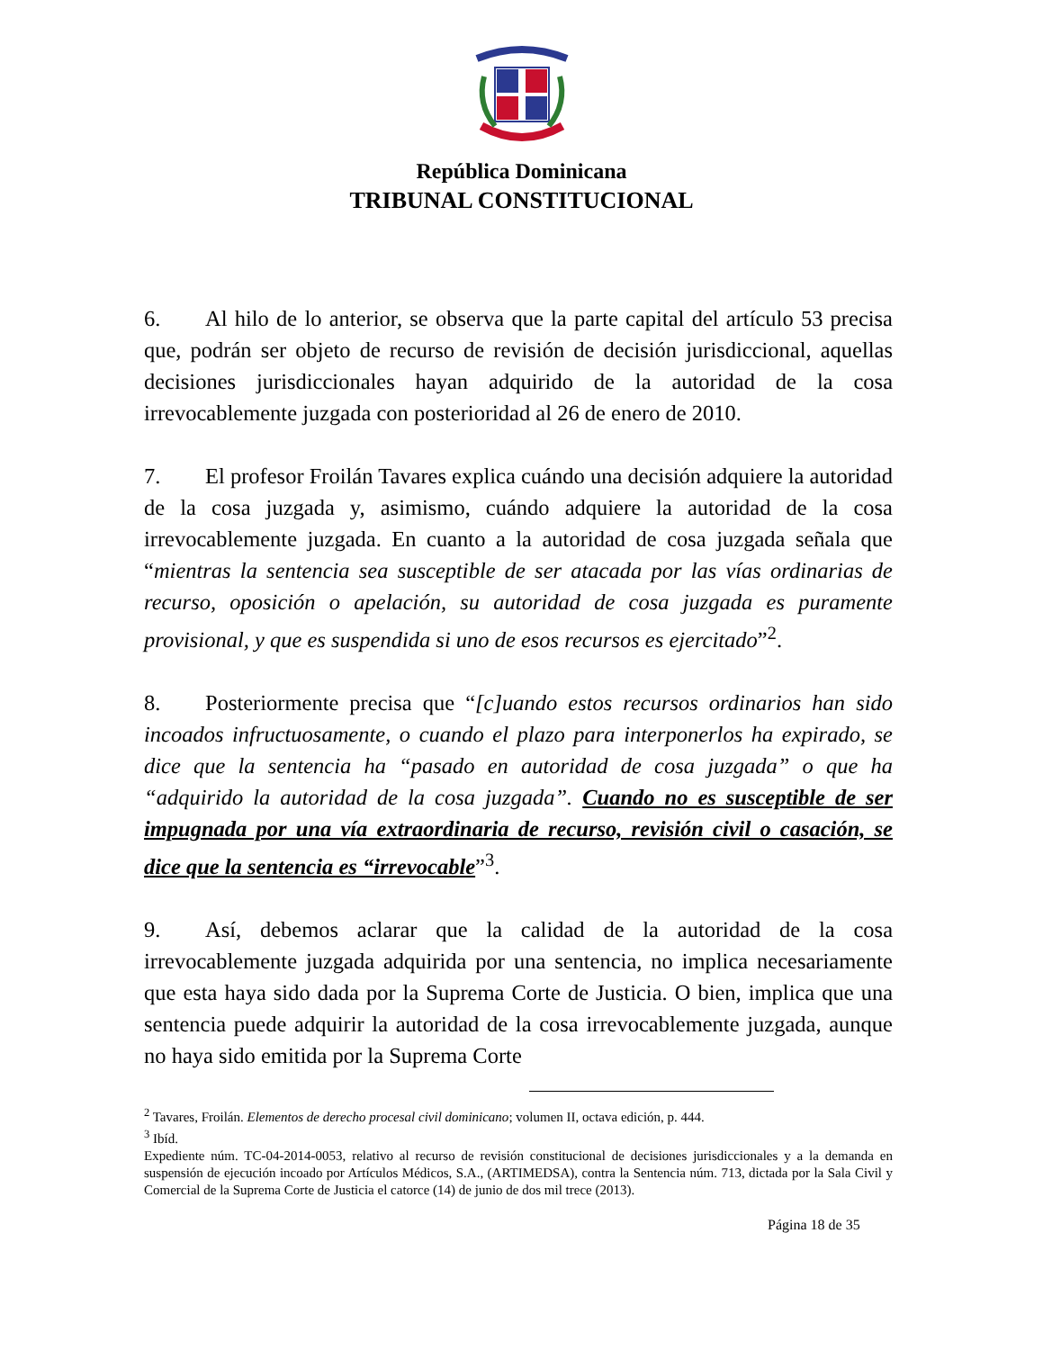República Dominicana
TRIBUNAL CONSTITUCIONAL
6. Al hilo de lo anterior, se observa que la parte capital del artículo 53 precisa que, podrán ser objeto de recurso de revisión de decisión jurisdiccional, aquellas decisiones jurisdiccionales hayan adquirido de la autoridad de la cosa irrevocablemente juzgada con posterioridad al 26 de enero de 2010.
7. El profesor Froilán Tavares explica cuándo una decisión adquiere la autoridad de la cosa juzgada y, asimismo, cuándo adquiere la autoridad de la cosa irrevocablemente juzgada. En cuanto a la autoridad de cosa juzgada señala que “mientras la sentencia sea susceptible de ser atacada por las vías ordinarias de recurso, oposición o apelación, su autoridad de cosa juzgada es puramente provisional, y que es suspendida si uno de esos recursos es ejercitado”<sup>2</sup>.
8. Posteriormente precisa que “[c]uando estos recursos ordinarios han sido incoados infructuosamente, o cuando el plazo para interponerlos ha expirado, se dice que la sentencia ha “pasado en autoridad de cosa juzgada” o que ha “adquirido la autoridad de la cosa juzgada”. Cuando no es susceptible de ser impugnada por una vía extraordinaria de recurso, revisión civil o casación, se dice que la sentencia es “irrevocable”<sup>3</sup>.
9. Así, debemos aclarar que la calidad de la autoridad de la cosa irrevocablemente juzgada adquirida por una sentencia, no implica necesariamente que esta haya sido dada por la Suprema Corte de Justicia. O bien, implica que una sentencia puede adquirir la autoridad de la cosa irrevocablemente juzgada, aunque no haya sido emitida por la Suprema Corte
<sup>2</sup> Tavares, Froilán. Elementos de derecho procesal civil dominicano; volumen II, octava edición, p. 444.
<sup>3</sup> Ibíd.
Expediente núm. TC-04-2014-0053, relativo al recurso de revisión constitucional de decisiones jurisdiccionales y a la demanda en suspensión de ejecución incoado por Artículos Médicos, S.A., (ARTIMEDSA), contra la Sentencia núm. 713, dictada por la Sala Civil y Comercial de la Suprema Corte de Justicia el catorce (14) de junio de dos mil trece (2013).
Página 18 de 35